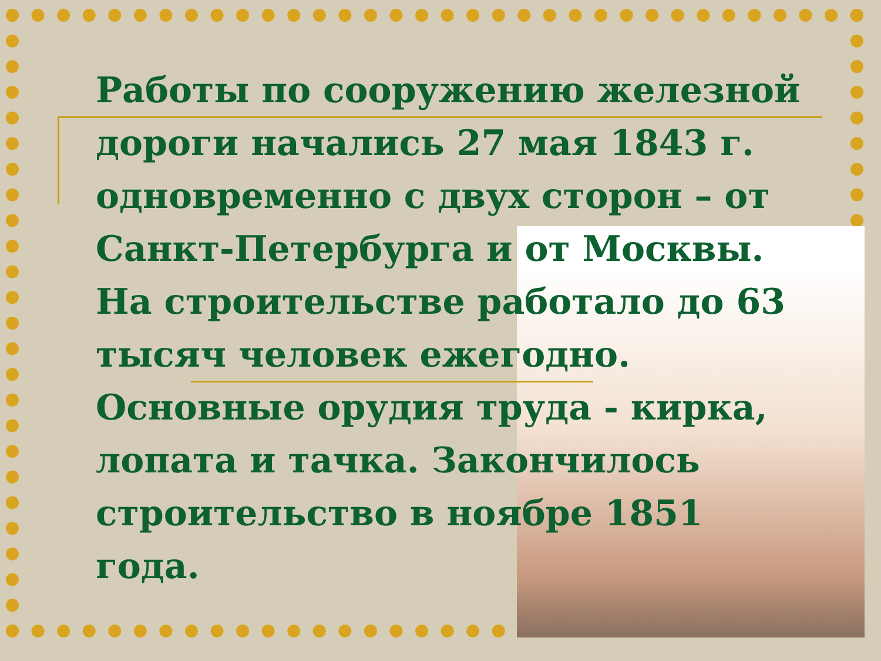Работы по сооружению железной дороги начались 27 мая 1843 г. одновременно с двух сторон – от Санкт-Петербурга и от Москвы. На строительстве работало до 63 тысяч человек ежегодно. Основные орудия труда - кирка, лопата и тачка. Закончилось строительство в ноябре 1851 года.